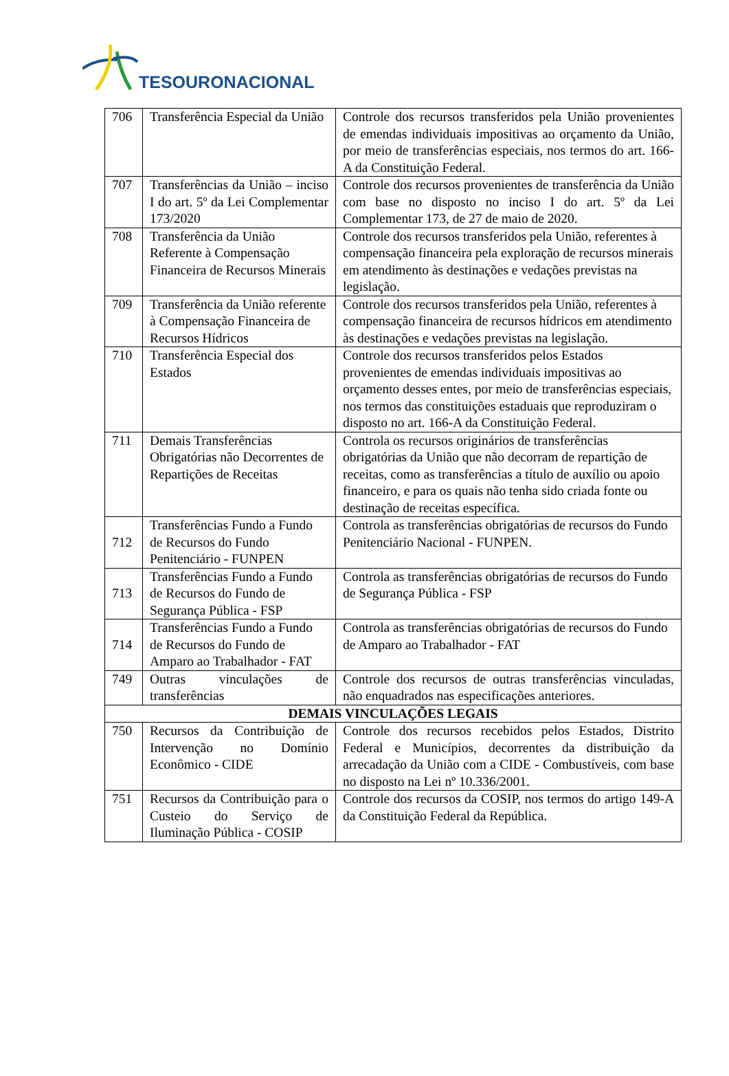TESOURONACIONAL
| 706 | Transferência Especial da União | Controle dos recursos transferidos pela União provenientes de emendas individuais impositivas ao orçamento da União, por meio de transferências especiais, nos termos do art. 166-A da Constituição Federal. |
| 707 | Transferências da União – inciso I do art. 5º da Lei Complementar 173/2020 | Controle dos recursos provenientes de transferência da União com base no disposto no inciso I do art. 5º da Lei Complementar 173, de 27 de maio de 2020. |
| 708 | Transferência da União Referente à Compensação Financeira de Recursos Minerais | Controle dos recursos transferidos pela União, referentes à compensação financeira pela exploração de recursos minerais em atendimento às destinações e vedações previstas na legislação. |
| 709 | Transferência da União referente à Compensação Financeira de Recursos Hídricos | Controle dos recursos transferidos pela União, referentes à compensação financeira de recursos hídricos em atendimento às destinações e vedações previstas na legislação. |
| 710 | Transferência Especial dos Estados | Controle dos recursos transferidos pelos Estados provenientes de emendas individuais impositivas ao orçamento desses entes, por meio de transferências especiais, nos termos das constituições estaduais que reproduziram o disposto no art. 166-A da Constituição Federal. |
| 711 | Demais Transferências Obrigatórias não Decorrentes de Repartições de Receitas | Controla os recursos originários de transferências obrigatórias da União que não decorram de repartição de receitas, como as transferências a título de auxílio ou apoio financeiro, e para os quais não tenha sido criada fonte ou destinação de receitas específica. |
| 712 | Transferências Fundo a Fundo de Recursos do Fundo Penitenciário - FUNPEN | Controla as transferências obrigatórias de recursos do Fundo Penitenciário Nacional - FUNPEN. |
| 713 | Transferências Fundo a Fundo de Recursos do Fundo de Segurança Pública - FSP | Controla as transferências obrigatórias de recursos do Fundo de Segurança Pública - FSP |
| 714 | Transferências Fundo a Fundo de Recursos do Fundo de Amparo ao Trabalhador - FAT | Controla as transferências obrigatórias de recursos do Fundo de Amparo ao Trabalhador - FAT |
| 749 | Outras vinculações de transferências | Controle dos recursos de outras transferências vinculadas, não enquadrados nas especificações anteriores. |
| DEMAIS VINCULAÇÕES LEGAIS | | |
| 750 | Recursos da Contribuição de Intervenção no Domínio Econômico - CIDE | Controle dos recursos recebidos pelos Estados, Distrito Federal e Municípios, decorrentes da distribuição da arrecadação da União com a CIDE - Combustíveis, com base no disposto na Lei nº 10.336/2001. |
| 751 | Recursos da Contribuição para o Custeio do Serviço de Iluminação Pública - COSIP | Controle dos recursos da COSIP, nos termos do artigo 149-A da Constituição Federal da República. |